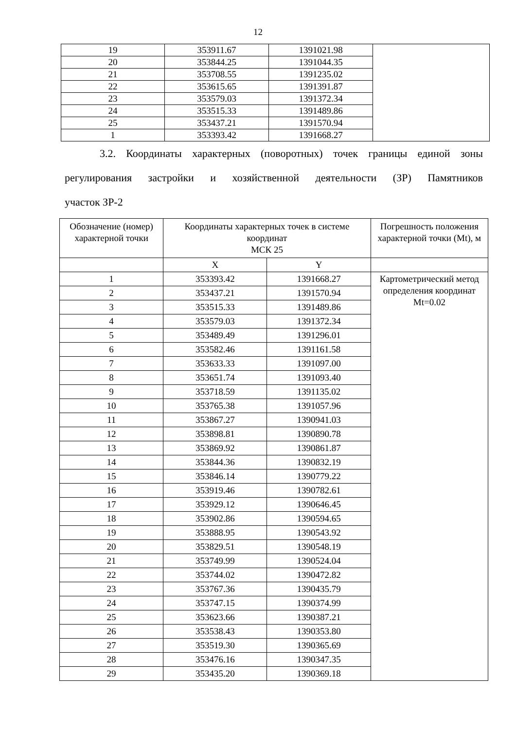12
| 19 | 353911.67 | 1391021.98 | |
| 20 | 353844.25 | 1391044.35 | |
| 21 | 353708.55 | 1391235.02 | |
| 22 | 353615.65 | 1391391.87 | |
| 23 | 353579.03 | 1391372.34 | |
| 24 | 353515.33 | 1391489.86 | |
| 25 | 353437.21 | 1391570.94 | |
| 1 | 353393.42 | 1391668.27 | |
3.2. Координаты характерных (поворотных) точек границы единой зоны регулирования застройки и хозяйственной деятельности (ЗР) Памятников
участок ЗР-2
| Обозначение (номер) характерной точки | Координаты характерных точек в системе координат МСК 25 | | Погрешность положения характерной точки (Mt), м |
| --- | --- | --- | --- |
| | X | Y | |
| 1 | 353393.42 | 1391668.27 | Картометрический метод определения координат Mt=0.02 |
| 2 | 353437.21 | 1391570.94 | |
| 3 | 353515.33 | 1391489.86 | |
| 4 | 353579.03 | 1391372.34 | |
| 5 | 353489.49 | 1391296.01 | |
| 6 | 353582.46 | 1391161.58 | |
| 7 | 353633.33 | 1391097.00 | |
| 8 | 353651.74 | 1391093.40 | |
| 9 | 353718.59 | 1391135.02 | |
| 10 | 353765.38 | 1391057.96 | |
| 11 | 353867.27 | 1390941.03 | |
| 12 | 353898.81 | 1390890.78 | |
| 13 | 353869.92 | 1390861.87 | |
| 14 | 353844.36 | 1390832.19 | |
| 15 | 353846.14 | 1390779.22 | |
| 16 | 353919.46 | 1390782.61 | |
| 17 | 353929.12 | 1390646.45 | |
| 18 | 353902.86 | 1390594.65 | |
| 19 | 353888.95 | 1390543.92 | |
| 20 | 353829.51 | 1390548.19 | |
| 21 | 353749.99 | 1390524.04 | |
| 22 | 353744.02 | 1390472.82 | |
| 23 | 353767.36 | 1390435.79 | |
| 24 | 353747.15 | 1390374.99 | |
| 25 | 353623.66 | 1390387.21 | |
| 26 | 353538.43 | 1390353.80 | |
| 27 | 353519.30 | 1390365.69 | |
| 28 | 353476.16 | 1390347.35 | |
| 29 | 353435.20 | 1390369.18 | |